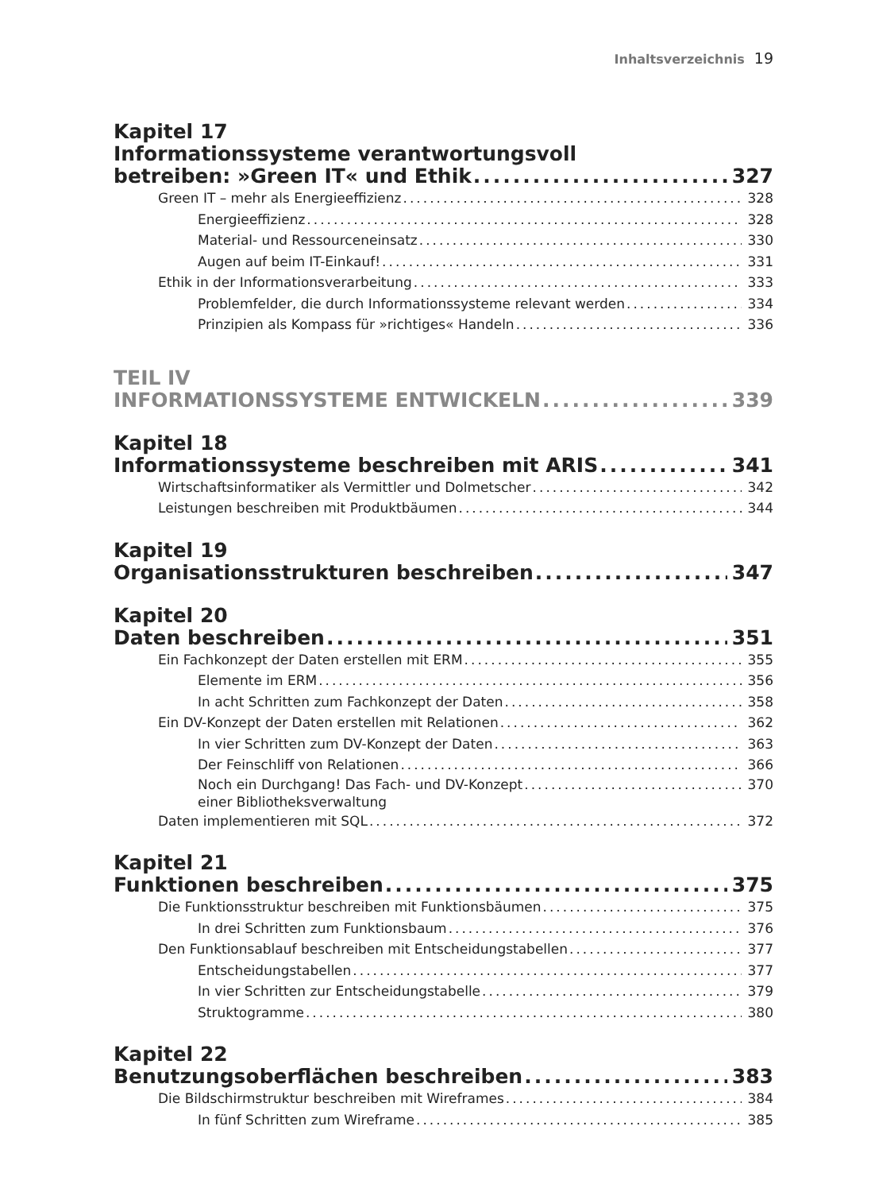Inhaltsverzeichnis 19
Kapitel 17
Informationssysteme verantwortungsvoll
betreiben: »Green IT« und Ethik 327
Green IT – mehr als Energieeffizienz 328
Energieeffizienz 328
Material- und Ressourceneinsatz 330
Augen auf beim IT-Einkauf! 331
Ethik in der Informationsverarbeitung 333
Problemfelder, die durch Informationssysteme relevant werden 334
Prinzipien als Kompass für »richtiges« Handeln 336
TEIL IV
INFORMATIONSSYSTEME ENTWICKELN 339
Kapitel 18
Informationssysteme beschreiben mit ARIS 341
Wirtschaftsinformatiker als Vermittler und Dolmetscher 342
Leistungen beschreiben mit Produktbäumen 344
Kapitel 19
Organisationsstrukturen beschreiben 347
Kapitel 20
Daten beschreiben 351
Ein Fachkonzept der Daten erstellen mit ERM 355
Elemente im ERM 356
In acht Schritten zum Fachkonzept der Daten 358
Ein DV-Konzept der Daten erstellen mit Relationen 362
In vier Schritten zum DV-Konzept der Daten 363
Der Feinschliff von Relationen 366
Noch ein Durchgang! Das Fach- und DV-Konzept
einer Bibliotheksverwaltung 370
Daten implementieren mit SQL 372
Kapitel 21
Funktionen beschreiben 375
Die Funktionsstruktur beschreiben mit Funktionsbäumen 375
In drei Schritten zum Funktionsbaum 376
Den Funktionsablauf beschreiben mit Entscheidungstabellen 377
Entscheidungstabellen 377
In vier Schritten zur Entscheidungstabelle 379
Struktogramme 380
Kapitel 22
Benutzungsoberflächen beschreiben 383
Die Bildschirmstruktur beschreiben mit Wireframes 384
In fünf Schritten zum Wireframe 385